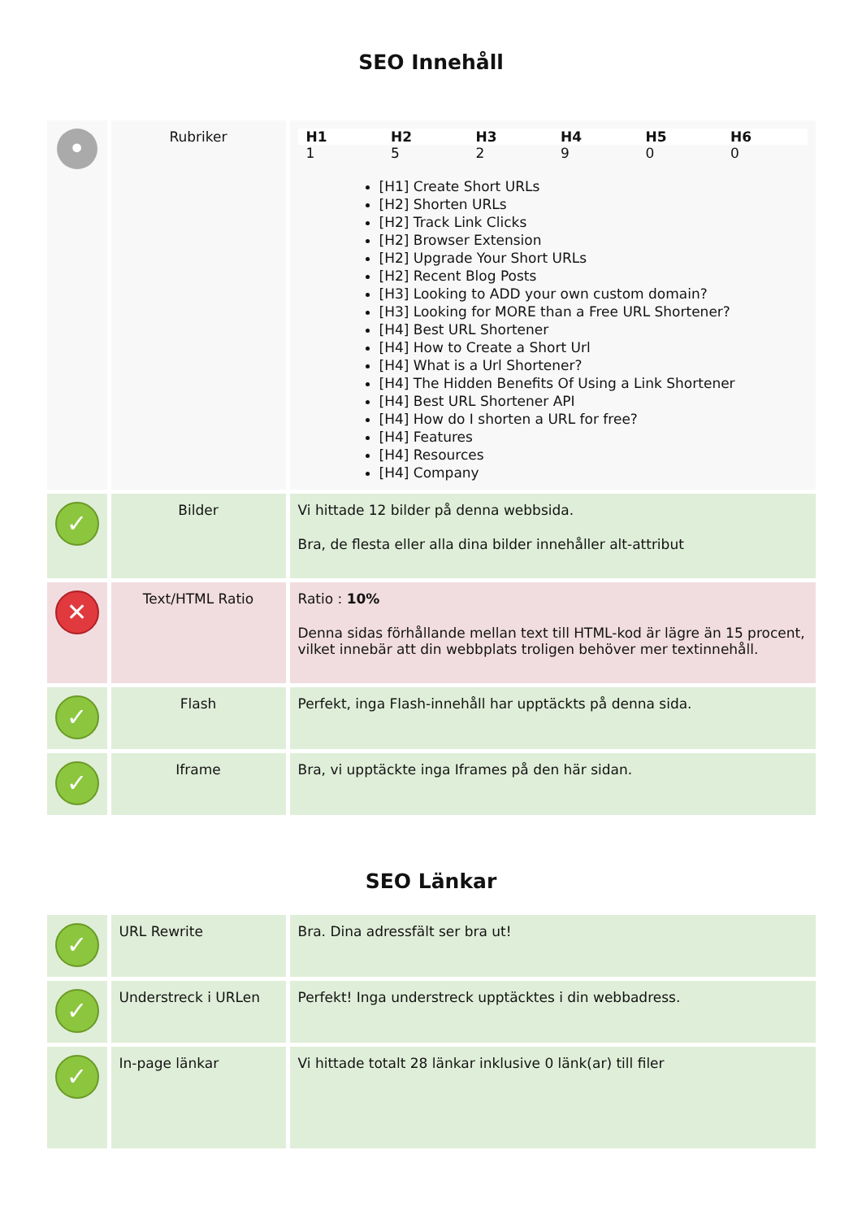SEO Innehåll
| • | Rubriker | / H1 / H2 / H3 / H4 / H5 / H6 / / --- / --- / --- / --- / --- / --- / / 1 / 5 / 2 / 9 / 0 / 0 / [H1] Create Short URLs [H2] Shorten URLs [H2] Track Link Clicks [H2] Browser Extension [H2] Upgrade Your Short URLs [H2] Recent Blog Posts [H3] Looking to ADD your own custom domain? [H3] Looking for MORE than a Free URL Shortener? [H4] Best URL Shortener [H4] How to Create a Short Url [H4] What is a Url Shortener? [H4] The Hidden Benefits Of Using a Link Shortener [H4] Best URL Shortener API [H4] How do I shorten a URL for free? [H4] Features [H4] Resources [H4] Company |
| ✓ | Bilder | Vi hittade 12 bilder på denna webbsida. Bra, de flesta eller alla dina bilder innehåller alt-attribut |
| ✕ | Text/HTML Ratio | Ratio : 10% Denna sidas förhållande mellan text till HTML-kod är lägre än 15 procent, vilket innebär att din webbplats troligen behöver mer textinnehåll. |
| ✓ | Flash | Perfekt, inga Flash-innehåll har upptäckts på denna sida. |
| ✓ | Iframe | Bra, vi upptäckte inga Iframes på den här sidan. |
SEO Länkar
| ✓ | URL Rewrite | Bra. Dina adressfält ser bra ut! |
| ✓ | Understreck i URLen | Perfekt! Inga understreck upptäcktes i din webbadress. |
| ✓ | In-page länkar | Vi hittade totalt 28 länkar inklusive 0 länk(ar) till filer |